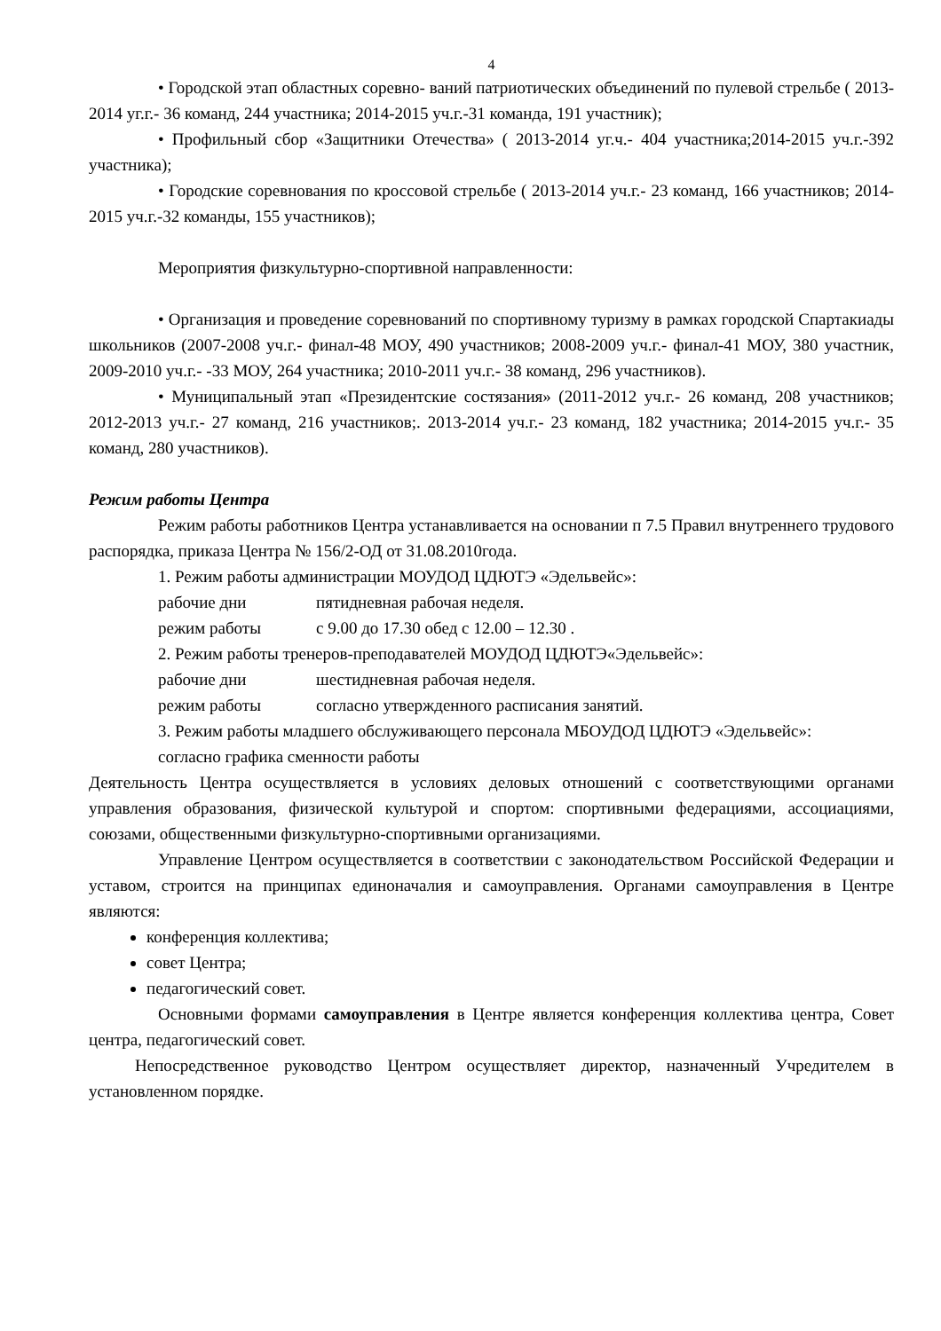4
• Городской этап областных соревно- ваний патриотических объединений по пулевой стрельбе ( 2013-2014 уг.г.- 36 команд, 244 участника; 2014-2015 уч.г.-31 команда, 191 участник);
• Профильный сбор «Защитники Отечества» ( 2013-2014 уг.ч.- 404 участника;2014-2015 уч.г.-392 участника);
• Городские соревнования по кроссовой стрельбе ( 2013-2014 уч.г.- 23 команд, 166 участников; 2014-2015 уч.г.-32 команды, 155 участников);
Мероприятия физкультурно-спортивной направленности:
• Организация и проведение соревнований по спортивному туризму в рамках городской Спартакиады школьников (2007-2008 уч.г.- финал-48 МОУ, 490 участников; 2008-2009 уч.г.- финал-41 МОУ, 380 участник, 2009-2010 уч.г.- -33 МОУ, 264 участника; 2010-2011 уч.г.- 38 команд, 296 участников).
• Муниципальный этап «Президентские состязания» (2011-2012 уч.г.- 26 команд, 208 участников; 2012-2013 уч.г.- 27 команд, 216 участников;. 2013-2014 уч.г.- 23 команд, 182 участника; 2014-2015 уч.г.- 35 команд, 280 участников).
Режим работы Центра
Режим работы работников Центра устанавливается на основании п 7.5 Правил внутреннего трудового распорядка, приказа Центра № 156/2-ОД от 31.08.2010года.
1. Режим работы администрации МОУДОД ЦДЮТЭ «Эдельвейс»:
рабочие дни пятидневная рабочая неделя.
режим работы с 9.00 до 17.30 обед с 12.00 – 12.30 .
2. Режим работы тренеров-преподавателей МОУДОД ЦДЮТЭ«Эдельвейс»:
рабочие дни шестидневная рабочая неделя.
режим работы согласно утвержденного расписания занятий.
3. Режим работы младшего обслуживающего персонала МБОУДОД ЦДЮТЭ «Эдельвейс»:
согласно графика сменности работы
Деятельность Центра осуществляется в условиях деловых отношений с соответствующими органами управления образования, физической культурой и спортом: спортивными федерациями, ассоциациями, союзами, общественными физкультурно-спортивными организациями.
Управление Центром осуществляется в соответствии с законодательством Российской Федерации и уставом, строится на принципах единоначалия и самоуправления. Органами самоуправления в Центре являются:
конференция коллектива;
совет Центра;
педагогический совет.
Основными формами самоуправления в Центре является конференция коллектива центра, Совет центра, педагогический совет.
Непосредственное руководство Центром осуществляет директор, назначенный Учредителем в установленном порядке.